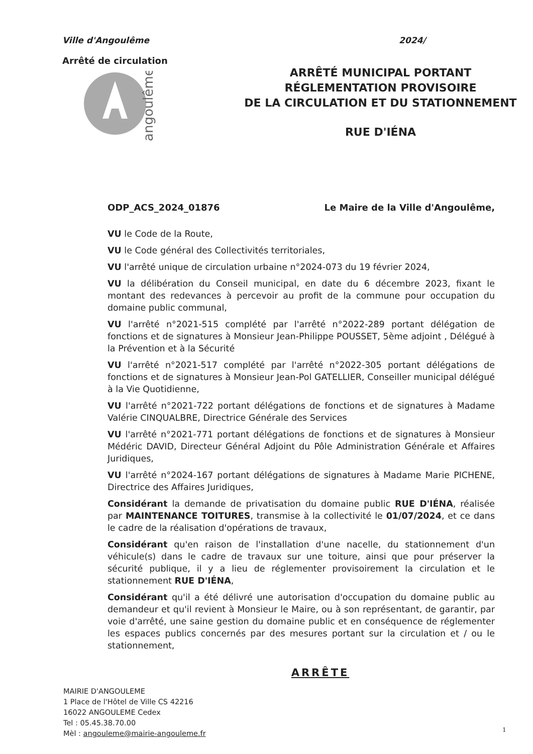Ville d'Angoulême
Arrêté de circulation
angoulême
2024/
ARRÊTÉ MUNICIPAL PORTANT
RÉGLEMENTATION PROVISOIRE
DE LA CIRCULATION ET DU STATIONNEMENT
RUE D'IÉNA
ODP_ACS_2024_01876 Le Maire de la Ville d'Angoulême,
VU le Code de la Route,
VU le Code général des Collectivités territoriales,
VU l'arrêté unique de circulation urbaine n°2024-073 du 19 février 2024,
VU la délibération du Conseil municipal, en date du 6 décembre 2023, fixant le montant des redevances à percevoir au profit de la commune pour occupation du domaine public communal,
VU l'arrêté n°2021-515 complété par l'arrêté n°2022-289 portant délégation de fonctions et de signatures à Monsieur Jean-Philippe POUSSET, 5ème adjoint , Délégué à la Prévention et à la Sécurité
VU l'arrêté n°2021-517 complété par l'arrêté n°2022-305 portant délégations de fonctions et de signatures à Monsieur Jean-Pol GATELLIER, Conseiller municipal délégué à la Vie Quotidienne,
VU l'arrêté n°2021-722 portant délégations de fonctions et de signatures à Madame Valérie CINQUALBRE, Directrice Générale des Services
VU l'arrêté n°2021-771 portant délégations de fonctions et de signatures à Monsieur Médéric DAVID, Directeur Général Adjoint du Pôle Administration Générale et Affaires Juridiques,
VU l'arrêté n°2024-167 portant délégations de signatures à Madame Marie PICHENE, Directrice des Affaires Juridiques,
Considérant la demande de privatisation du domaine public RUE D'IÉNA, réalisée par MAINTENANCE TOITURES, transmise à la collectivité le 01/07/2024, et ce dans le cadre de la réalisation d'opérations de travaux,
Considérant qu'en raison de l'installation d'une nacelle, du stationnement d'un véhicule(s) dans le cadre de travaux sur une toiture, ainsi que pour préserver la sécurité publique, il y a lieu de réglementer provisoirement la circulation et le stationnement RUE D'IÉNA,
Considérant qu'il a été délivré une autorisation d'occupation du domaine public au demandeur et qu'il revient à Monsieur le Maire, ou à son représentant, de garantir, par voie d'arrêté, une saine gestion du domaine public et en conséquence de réglementer les espaces publics concernés par des mesures portant sur la circulation et / ou le stationnement,
ARRÊTE
MAIRIE D'ANGOULEME
1 Place de l'Hôtel de Ville CS 42216
16022 ANGOULEME Cedex
Tel : 05.45.38.70.00
Mèl : angouleme@mairie-angouleme.fr
1